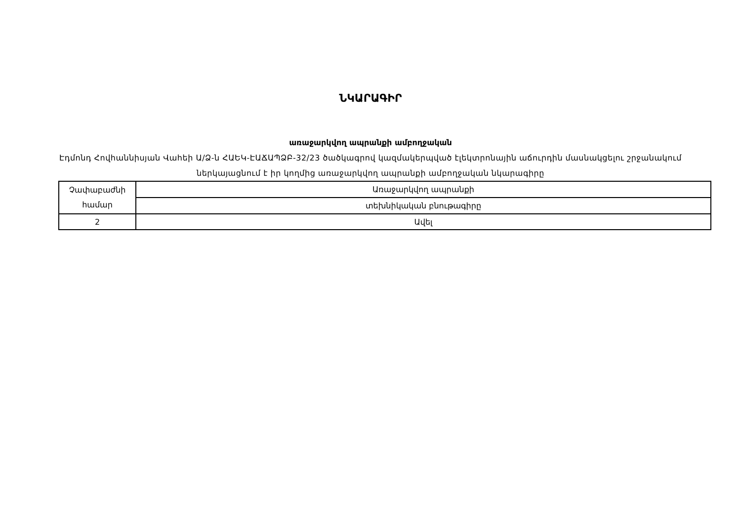ՆԿԱՐԱԳԻՐ
առաջարկվող ապրանքի ամբողջական
Էդմոնդ Հովհաննիսյան Վահեի Ա/Ձ-ն ՀԱԵԿ-ԷԱՃԱՊՁԲ-32/23 ծածկագրով կազմակերպված էլեկտրոնային աճուրդին մասնակցելու շրջանակում ներկայացնում է իր կողմից առաջարկվող ապրանքի ամբողջական նկարագիրը
| Չափաբաժնի համար | Առաջարկվող ապրանքի |
| | տեխնիկական բնութագիրը |
| 2 | Ավել |